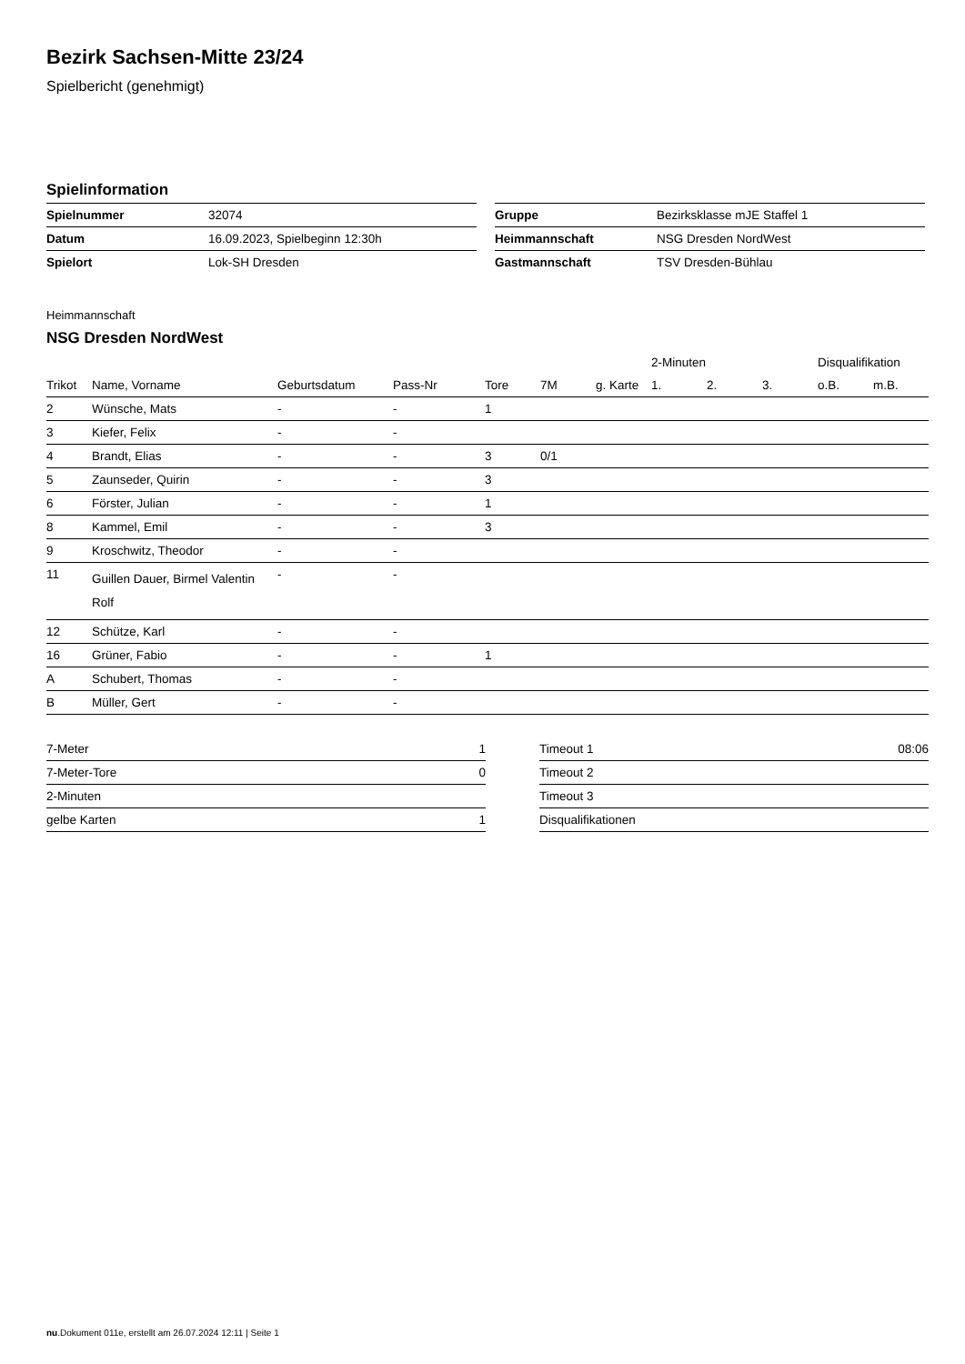Bezirk Sachsen-Mitte 23/24
Spielbericht (genehmigt)
Spielinformation
| Spielnummer | 32074 |
| Datum | 16.09.2023, Spielbeginn 12:30h |
| Spielort | Lok-SH Dresden |
| Gruppe | Bezirksklasse mJE Staffel 1 |
| Heimmannschaft | NSG Dresden NordWest |
| Gastmannschaft | TSV Dresden-Bühlau |
Heimmannschaft
NSG Dresden NordWest
| | | | | | | | 2-Minuten | | | Disqualifikation | |
| --- | --- | --- | --- | --- | --- | --- | --- | --- | --- | --- | --- |
| Trikot | Name, Vorname | Geburtsdatum | Pass-Nr | Tore | 7M | g. Karte | 1. | 2. | 3. | o.B. | m.B. |
| 2 | Wünsche, Mats | - | - | 1 | | | | | | | |
| 3 | Kiefer, Felix | - | - | | | | | | | | |
| 4 | Brandt, Elias | - | - | 3 | 0/1 | | | | | | |
| 5 | Zaunseder, Quirin | - | - | 3 | | | | | | | |
| 6 | Förster, Julian | - | - | 1 | | | | | | | |
| 8 | Kammel, Emil | - | - | 3 | | | | | | | |
| 9 | Kroschwitz, Theodor | - | - | | | | | | | | |
| 11 | Guillen Dauer, Birmel Valentin Rolf | - | - | | | | | | | | |
| 12 | Schütze, Karl | - | - | | | | | | | | |
| 16 | Grüner, Fabio | - | - | 1 | | | | | | | |
| A | Schubert, Thomas | - | - | | | | | | | | |
| B | Müller, Gert | - | - | | | | | | | | |
| 7-Meter | 1 |
| 7-Meter-Tore | 0 |
| 2-Minuten | |
| gelbe Karten | 1 |
| Timeout 1 | 08:06 |
| Timeout 2 | |
| Timeout 3 | |
| Disqualifikationen | |
nu.Dokument 011e, erstellt am 26.07.2024 12:11 | Seite 1